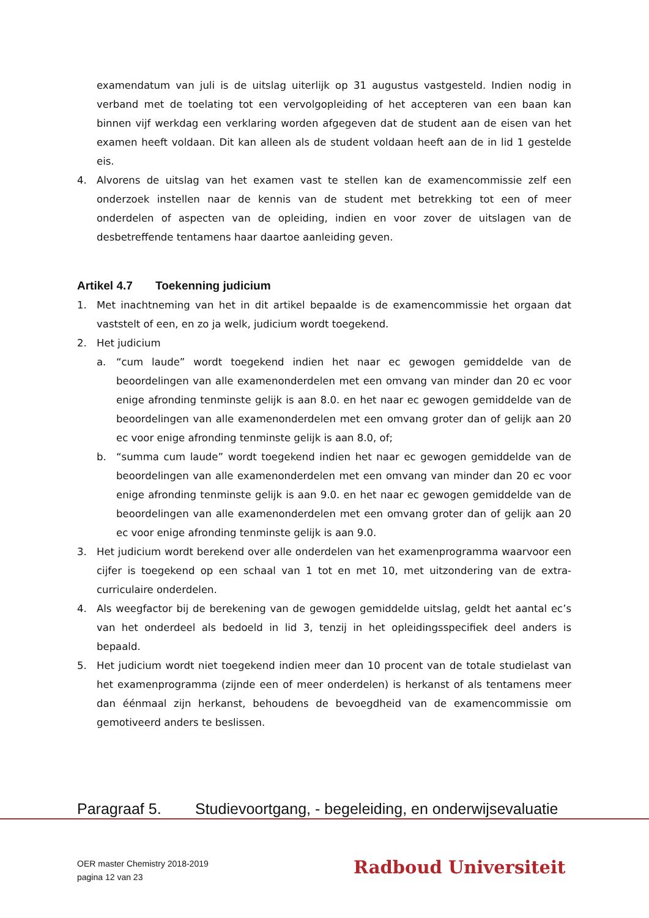examendatum van juli is de uitslag uiterlijk op 31 augustus vastgesteld. Indien nodig in verband met de toelating tot een vervolgopleiding of het accepteren van een baan kan binnen vijf werkdag een verklaring worden afgegeven dat de student aan de eisen van het examen heeft voldaan. Dit kan alleen als de student voldaan heeft aan de in lid 1 gestelde eis.
4. Alvorens de uitslag van het examen vast te stellen kan de examencommissie zelf een onderzoek instellen naar de kennis van de student met betrekking tot een of meer onderdelen of aspecten van de opleiding, indien en voor zover de uitslagen van de desbetreffende tentamens haar daartoe aanleiding geven.
Artikel 4.7 Toekenning judicium
1. Met inachtneming van het in dit artikel bepaalde is de examencommissie het orgaan dat vaststelt of een, en zo ja welk, judicium wordt toegekend.
2. Het judicium
a. “cum laude” wordt toegekend indien het naar ec gewogen gemiddelde van de beoordelingen van alle examenonderdelen met een omvang van minder dan 20 ec voor enige afronding tenminste gelijk is aan 8.0. en het naar ec gewogen gemiddelde van de beoordelingen van alle examenonderdelen met een omvang groter dan of gelijk aan 20 ec voor enige afronding tenminste gelijk is aan 8.0, of;
b. “summa cum laude” wordt toegekend indien het naar ec gewogen gemiddelde van de beoordelingen van alle examenonderdelen met een omvang van minder dan 20 ec voor enige afronding tenminste gelijk is aan 9.0. en het naar ec gewogen gemiddelde van de beoordelingen van alle examenonderdelen met een omvang groter dan of gelijk aan 20 ec voor enige afronding tenminste gelijk is aan 9.0.
3. Het judicium wordt berekend over alle onderdelen van het examenprogramma waarvoor een cijfer is toegekend op een schaal van 1 tot en met 10, met uitzondering van de extra-curriculaire onderdelen.
4. Als weegfactor bij de berekening van de gewogen gemiddelde uitslag, geldt het aantal ec’s van het onderdeel als bedoeld in lid 3, tenzij in het opleidingsspecifiek deel anders is bepaald.
5. Het judicium wordt niet toegekend indien meer dan 10 procent van de totale studielast van het examenprogramma (zijnde een of meer onderdelen) is herkanst of als tentamens meer dan éénmaal zijn herkanst, behoudens de bevoegdheid van de examencommissie om gemotiveerd anders te beslissen.
Paragraaf 5. Studievoortgang, - begeleiding, en onderwijsevaluatie
OER master Chemistry 2018-2019
pagina 12 van 23
Radboud Universiteit